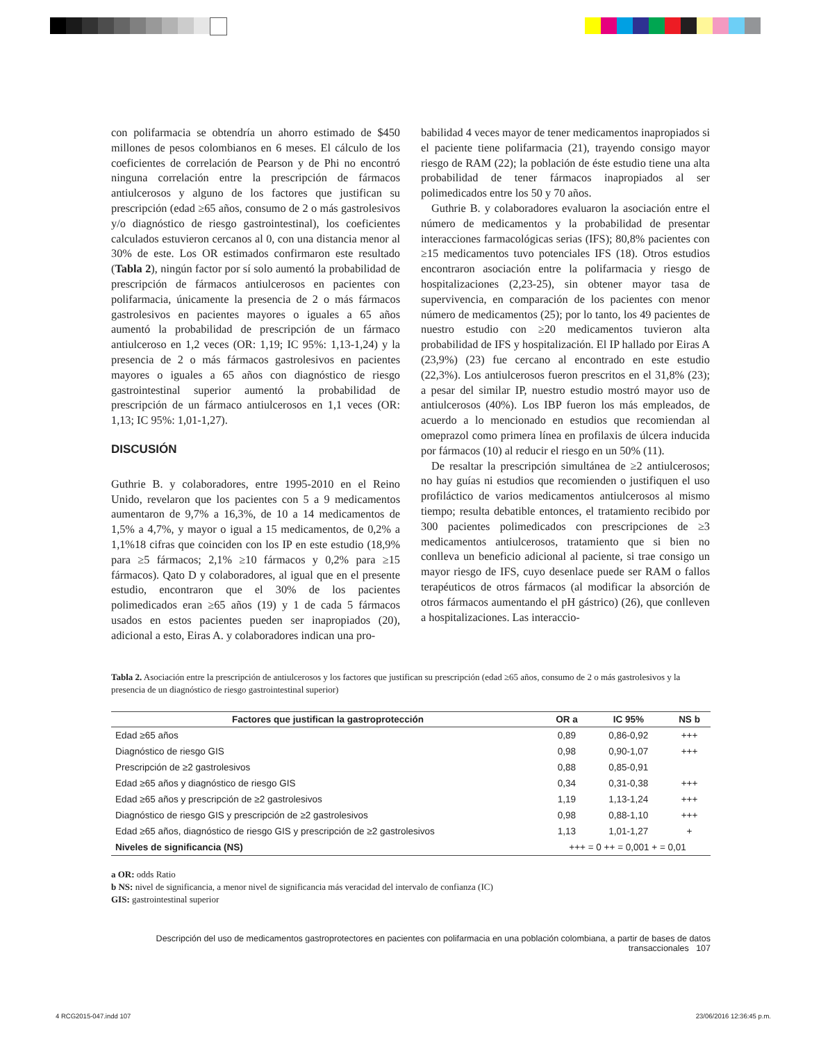con polifarmacia se obtendría un ahorro estimado de $450 millones de pesos colombianos en 6 meses. El cálculo de los coeficientes de correlación de Pearson y de Phi no encontró ninguna correlación entre la prescripción de fármacos antiulcerosos y alguno de los factores que justifican su prescripción (edad ≥65 años, consumo de 2 o más gastrolesivos y/o diagnóstico de riesgo gastrointestinal), los coeficientes calculados estuvieron cercanos al 0, con una distancia menor al 30% de este. Los OR estimados confirmaron este resultado (Tabla 2), ningún factor por sí solo aumentó la probabilidad de prescripción de fármacos antiulcerosos en pacientes con polifarmacia, únicamente la presencia de 2 o más fármacos gastrolesivos en pacientes mayores o iguales a 65 años aumentó la probabilidad de prescripción de un fármaco antiulceroso en 1,2 veces (OR: 1,19; IC 95%: 1,13-1,24) y la presencia de 2 o más fármacos gastrolesivos en pacientes mayores o iguales a 65 años con diagnóstico de riesgo gastrointestinal superior aumentó la probabilidad de prescripción de un fármaco antiulcerosos en 1,1 veces (OR: 1,13; IC 95%: 1,01-1,27).
DISCUSIÓN
Guthrie B. y colaboradores, entre 1995-2010 en el Reino Unido, revelaron que los pacientes con 5 a 9 medicamentos aumentaron de 9,7% a 16,3%, de 10 a 14 medicamentos de 1,5% a 4,7%, y mayor o igual a 15 medicamentos, de 0,2% a 1,1%18 cifras que coinciden con los IP en este estudio (18,9% para ≥5 fármacos; 2,1% ≥10 fármacos y 0,2% para ≥15 fármacos). Qato D y colaboradores, al igual que en el presente estudio, encontraron que el 30% de los pacientes polimedicados eran ≥65 años (19) y 1 de cada 5 fármacos usados en estos pacientes pueden ser inapropiados (20), adicional a esto, Eiras A. y colaboradores indican una pro-
babilidad 4 veces mayor de tener medicamentos inapropiados si el paciente tiene polifarmacia (21), trayendo consigo mayor riesgo de RAM (22); la población de éste estudio tiene una alta probabilidad de tener fármacos inapropiados al ser polimedicados entre los 50 y 70 años.
Guthrie B. y colaboradores evaluaron la asociación entre el número de medicamentos y la probabilidad de presentar interacciones farmacológicas serias (IFS); 80,8% pacientes con ≥15 medicamentos tuvo potenciales IFS (18). Otros estudios encontraron asociación entre la polifarmacia y riesgo de hospitalizaciones (2,23-25), sin obtener mayor tasa de supervivencia, en comparación de los pacientes con menor número de medicamentos (25); por lo tanto, los 49 pacientes de nuestro estudio con ≥20 medicamentos tuvieron alta probabilidad de IFS y hospitalización. El IP hallado por Eiras A (23,9%) (23) fue cercano al encontrado en este estudio (22,3%). Los antiulcerosos fueron prescritos en el 31,8% (23); a pesar del similar IP, nuestro estudio mostró mayor uso de antiulcerosos (40%). Los IBP fueron los más empleados, de acuerdo a lo mencionado en estudios que recomiendan al omeprazol como primera línea en profilaxis de úlcera inducida por fármacos (10) al reducir el riesgo en un 50% (11).
De resaltar la prescripción simultánea de ≥2 antiulcerosos; no hay guías ni estudios que recomienden o justifiquen el uso profiláctico de varios medicamentos antiulcerosos al mismo tiempo; resulta debatible entonces, el tratamiento recibido por 300 pacientes polimedicados con prescripciones de ≥3 medicamentos antiulcerosos, tratamiento que si bien no conlleva un beneficio adicional al paciente, si trae consigo un mayor riesgo de IFS, cuyo desenlace puede ser RAM o fallos terapéuticos de otros fármacos (al modificar la absorción de otros fármacos aumentando el pH gástrico) (26), que conlleven a hospitalizaciones. Las interaccio-
Tabla 2. Asociación entre la prescripción de antiulcerosos y los factores que justifican su prescripción (edad ≥65 años, consumo de 2 o más gastrolesivos y la presencia de un diagnóstico de riesgo gastrointestinal superior)
| Factores que justifican la gastroprotección | OR a | IC 95% | NS b |
| --- | --- | --- | --- |
| Edad ≥65 años | 0,89 | 0,86-0,92 | +++ |
| Diagnóstico de riesgo GIS | 0,98 | 0,90-1,07 | +++ |
| Prescripción de ≥2 gastrolesivos | 0,88 | 0,85-0,91 | |
| Edad ≥65 años y diagnóstico de riesgo GIS | 0,34 | 0,31-0,38 | +++ |
| Edad ≥65 años y prescripción de ≥2 gastrolesivos | 1,19 | 1,13-1,24 | +++ |
| Diagnóstico de riesgo GIS y prescripción de ≥2 gastrolesivos | 0,98 | 0,88-1,10 | +++ |
| Edad ≥65 años, diagnóstico de riesgo GIS y prescripción de ≥2 gastrolesivos | 1,13 | 1,01-1,27 | + |
| Niveles de significancia (NS) | +++ = 0 ++ = 0,001 + = 0,01 | | |
a OR: odds Ratio
b NS: nivel de significancia, a menor nivel de significancia más veracidad del intervalo de confianza (IC)
GIS: gastrointestinal superior
Descripción del uso de medicamentos gastroprotectores en pacientes con polifarmacia en una población colombiana, a partir de bases de datos transaccionales 107
4 RCG2015-047.indd 107 23/06/2016 12:36:45 p.m.